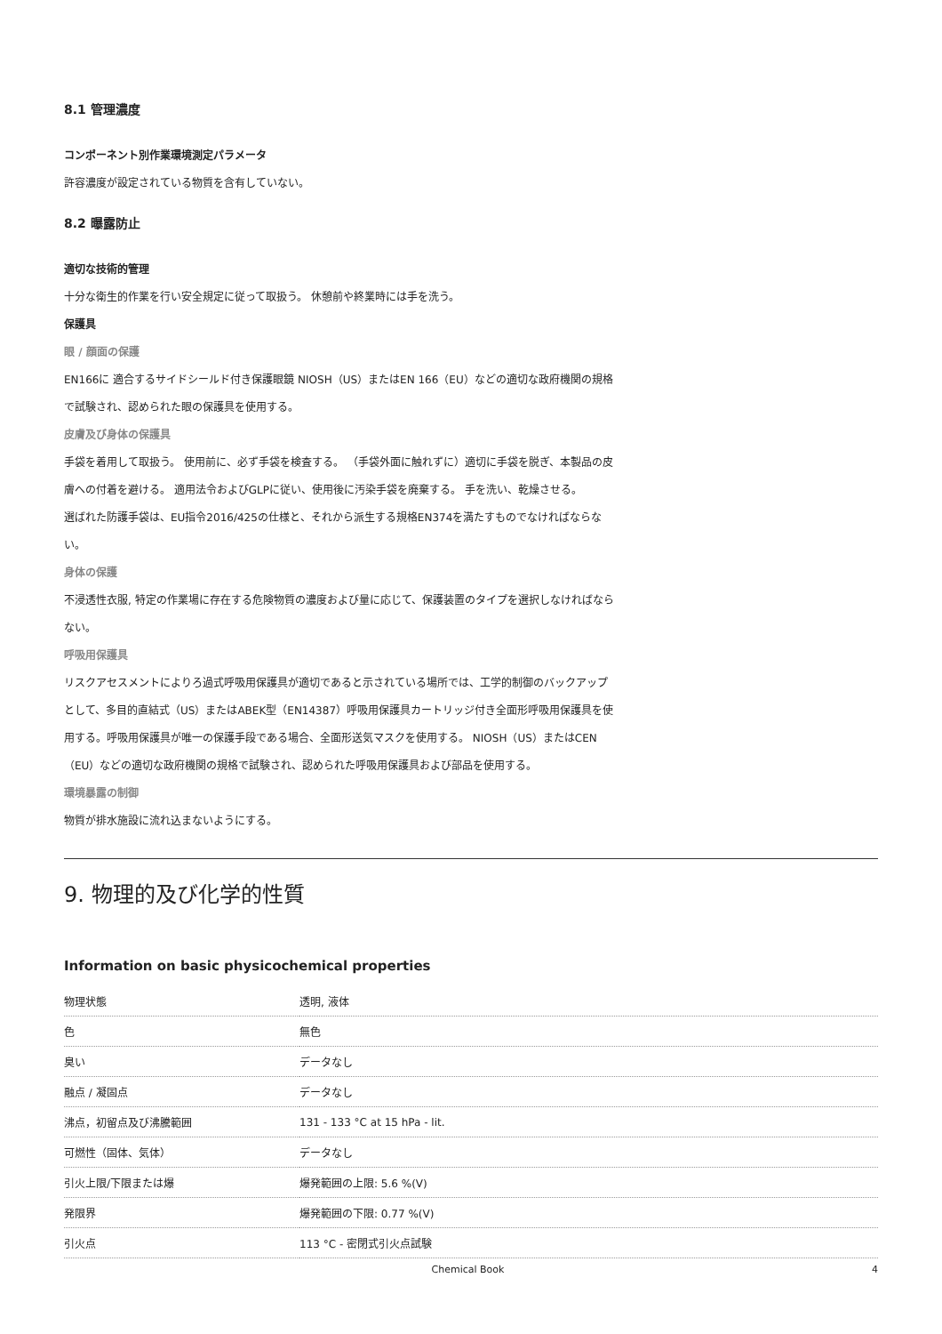8.1 管理濃度
コンポーネント別作業環境測定パラメータ
許容濃度が設定されている物質を含有していない。
8.2 曝露防止
適切な技術的管理
十分な衛生的作業を行い安全規定に従って取扱う。 休憩前や終業時には手を洗う。
保護具
眼 / 顔面の保護
EN166に 適合するサイドシールド付き保護眼鏡 NIOSH（US）またはEN 166（EU）などの適切な政府機関の規格で試験され、認められた眼の保護具を使用する。
皮膚及び身体の保護具
手袋を着用して取扱う。 使用前に、必ず手袋を検査する。 （手袋外面に触れずに）適切に手袋を脱ぎ、本製品の皮膚への付着を避ける。 適用法令およびGLPに従い、使用後に汚染手袋を廃棄する。 手を洗い、乾燥させる。
選ばれた防護手袋は、EU指令2016/425の仕様と、それから派生する規格EN374を満たすものでなければならない。
身体の保護
不浸透性衣服, 特定の作業場に存在する危険物質の濃度および量に応じて、保護装置のタイプを選択しなければならない。
呼吸用保護具
リスクアセスメントによりろ過式呼吸用保護具が適切であると示されている場所では、工学的制御のバックアップとして、多目的直結式（US）またはABEK型（EN14387）呼吸用保護具カートリッジ付き全面形呼吸用保護具を使用する。呼吸用保護具が唯一の保護手段である場合、全面形送気マスクを使用する。 NIOSH（US）またはCEN（EU）などの適切な政府機関の規格で試験され、認められた呼吸用保護具および部品を使用する。
環境暴露の制御
物質が排水施設に流れ込まないようにする。
9. 物理的及び化学的性質
Information on basic physicochemical properties
| 物理状態 | 透明, 液体 |
| 色 | 無色 |
| 臭い | データなし |
| 融点 / 凝固点 | データなし |
| 沸点，初留点及び沸騰範囲 | 131 - 133 °C at 15 hPa - lit. |
| 可燃性（固体、気体） | データなし |
| 引火上限/下限または爆 | 爆発範囲の上限: 5.6 %(V) |
| 発限界 | 爆発範囲の下限: 0.77 %(V) |
| 引火点 | 113 °C - 密閉式引火点試験 |
Chemical Book 4